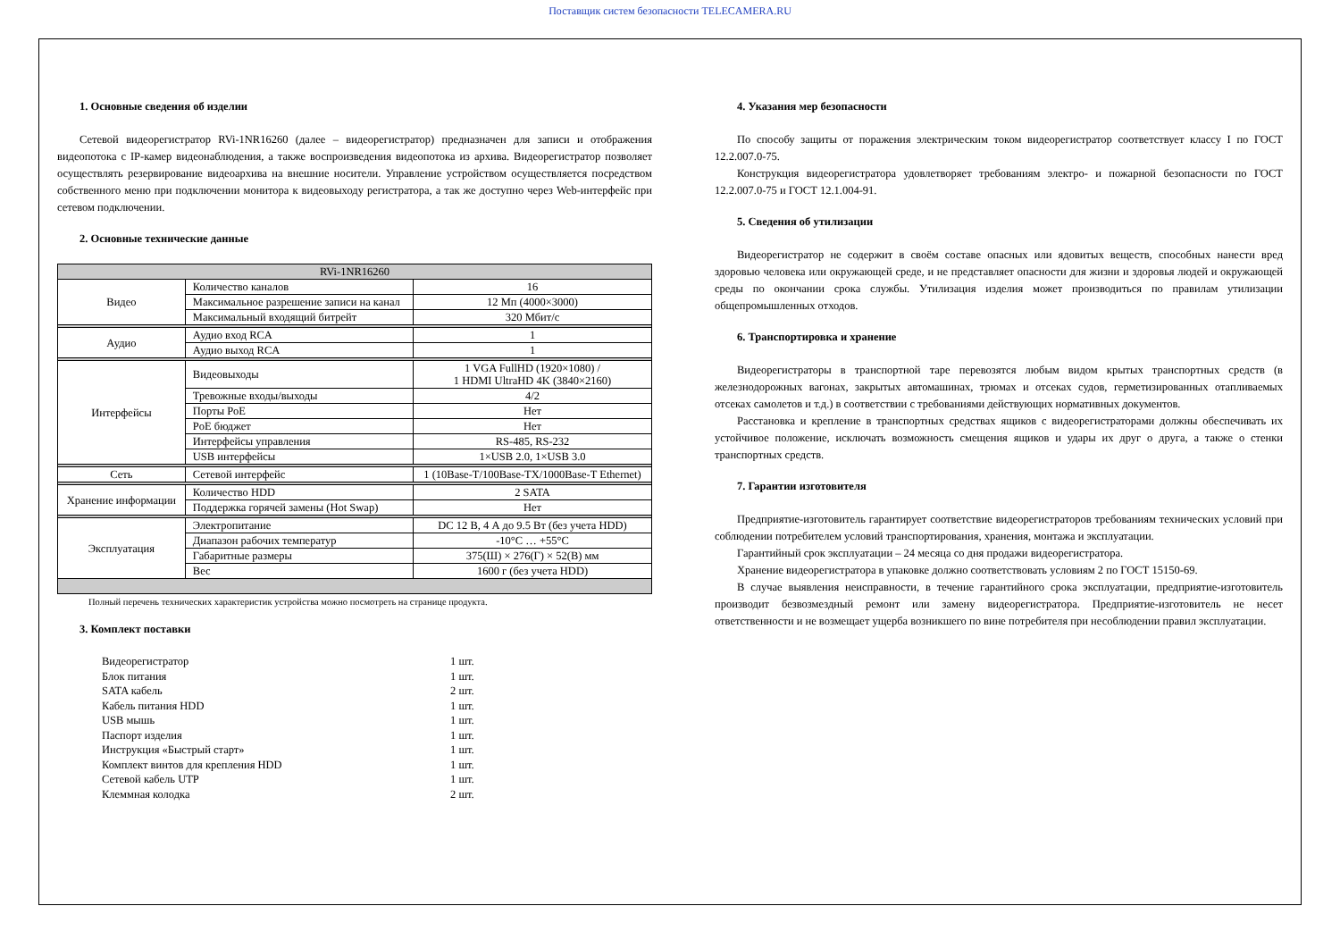Поставщик систем безопасности TELECAMERA.RU
1. Основные сведения об изделии
Сетевой видеорегистратор RVi-1NR16260 (далее – видеорегистратор) предназначен для записи и отображения видеопотока с IP-камер видеонаблюдения, а также воспроизведения видеопотока из архива. Видеорегистратор позволяет осуществлять резервирование видеоархива на внешние носители. Управление устройством осуществляется посредством собственного меню при подключении монитора к видеовыходу регистратора, а так же доступно через Web-интерфейс при сетевом подключении.
2. Основные технические данные
| RVi-1NR16260 | | |
| --- | --- | --- |
| Видео | Количество каналов | 16 |
| | Максимальное разрешение записи на канал | 12 Мп (4000×3000) |
| | Максимальный входящий битрейт | 320 Мбит/с |
| Аудио | Аудио вход RCA | 1 |
| | Аудио выход RCA | 1 |
| Интерфейсы | Видеовыходы | 1 VGA FullHD (1920×1080) / 1 HDMI UltraHD 4K (3840×2160) |
| | Тревожные входы/выходы | 4/2 |
| | Порты PoE | Нет |
| | PoE бюджет | Нет |
| | Интерфейсы управления | RS-485, RS-232 |
| | USB интерфейсы | 1×USB 2.0, 1×USB 3.0 |
| Сеть | Сетевой интерфейс | 1 (10Base-T/100Base-TX/1000Base-T Ethernet) |
| Хранение информации | Количество HDD | 2 SATA |
| | Поддержка горячей замены (Hot Swap) | Нет |
| Эксплуатация | Электропитание | DC 12 В, 4 А до 9.5 Вт (без учета HDD) |
| | Диапазон рабочих температур | -10°С … +55°С |
| | Габаритные размеры | 375(Ш) × 276(Г) × 52(В) мм |
| | Вес | 1600 г (без учета HDD) |
Полный перечень технических характеристик устройства можно посмотреть на странице продукта.
3. Комплект поставки
Видеорегистратор 1 шт.
Блок питания 1 шт.
SATA кабель 2 шт.
Кабель питания HDD 1 шт.
USB мышь 1 шт.
Паспорт изделия 1 шт.
Инструкция «Быстрый старт» 1 шт.
Комплект винтов для крепления HDD 1 шт.
Сетевой кабель UTP 1 шт.
Клеммная колодка 2 шт.
4. Указания мер безопасности
По способу защиты от поражения электрическим током видеорегистратор соответствует классу I по ГОСТ 12.2.007.0-75.
Конструкция видеорегистратора удовлетворяет требованиям электро- и пожарной безопасности по ГОСТ 12.2.007.0-75 и ГОСТ 12.1.004-91.
5. Сведения об утилизации
Видеорегистратор не содержит в своём составе опасных или ядовитых веществ, способных нанести вред здоровью человека или окружающей среде, и не представляет опасности для жизни и здоровья людей и окружающей среды по окончании срока службы. Утилизация изделия может производиться по правилам утилизации общепромышленных отходов.
6. Транспортировка и хранение
Видеорегистраторы в транспортной таре перевозятся любым видом крытых транспортных средств (в железнодорожных вагонах, закрытых автомашинах, трюмах и отсеках судов, герметизированных отапливаемых отсеках самолетов и т.д.) в соответствии с требованиями действующих нормативных документов.
Расстановка и крепление в транспортных средствах ящиков с видеорегистраторами должны обеспечивать их устойчивое положение, исключать возможность смещения ящиков и удары их друг о друга, а также о стенки транспортных средств.
7. Гарантии изготовителя
Предприятие-изготовитель гарантирует соответствие видеорегистраторов требованиям технических условий при соблюдении потребителем условий транспортирования, хранения, монтажа и эксплуатации.
Гарантийный срок эксплуатации – 24 месяца со дня продажи видеорегистратора.
Хранение видеорегистратора в упаковке должно соответствовать условиям 2 по ГОСТ 15150-69.
В случае выявления неисправности, в течение гарантийного срока эксплуатации, предприятие-изготовитель производит безвозмездный ремонт или замену видеорегистратора. Предприятие-изготовитель не несет ответственности и не возмещает ущерба возникшего по вине потребителя при несоблюдении правил эксплуатации.